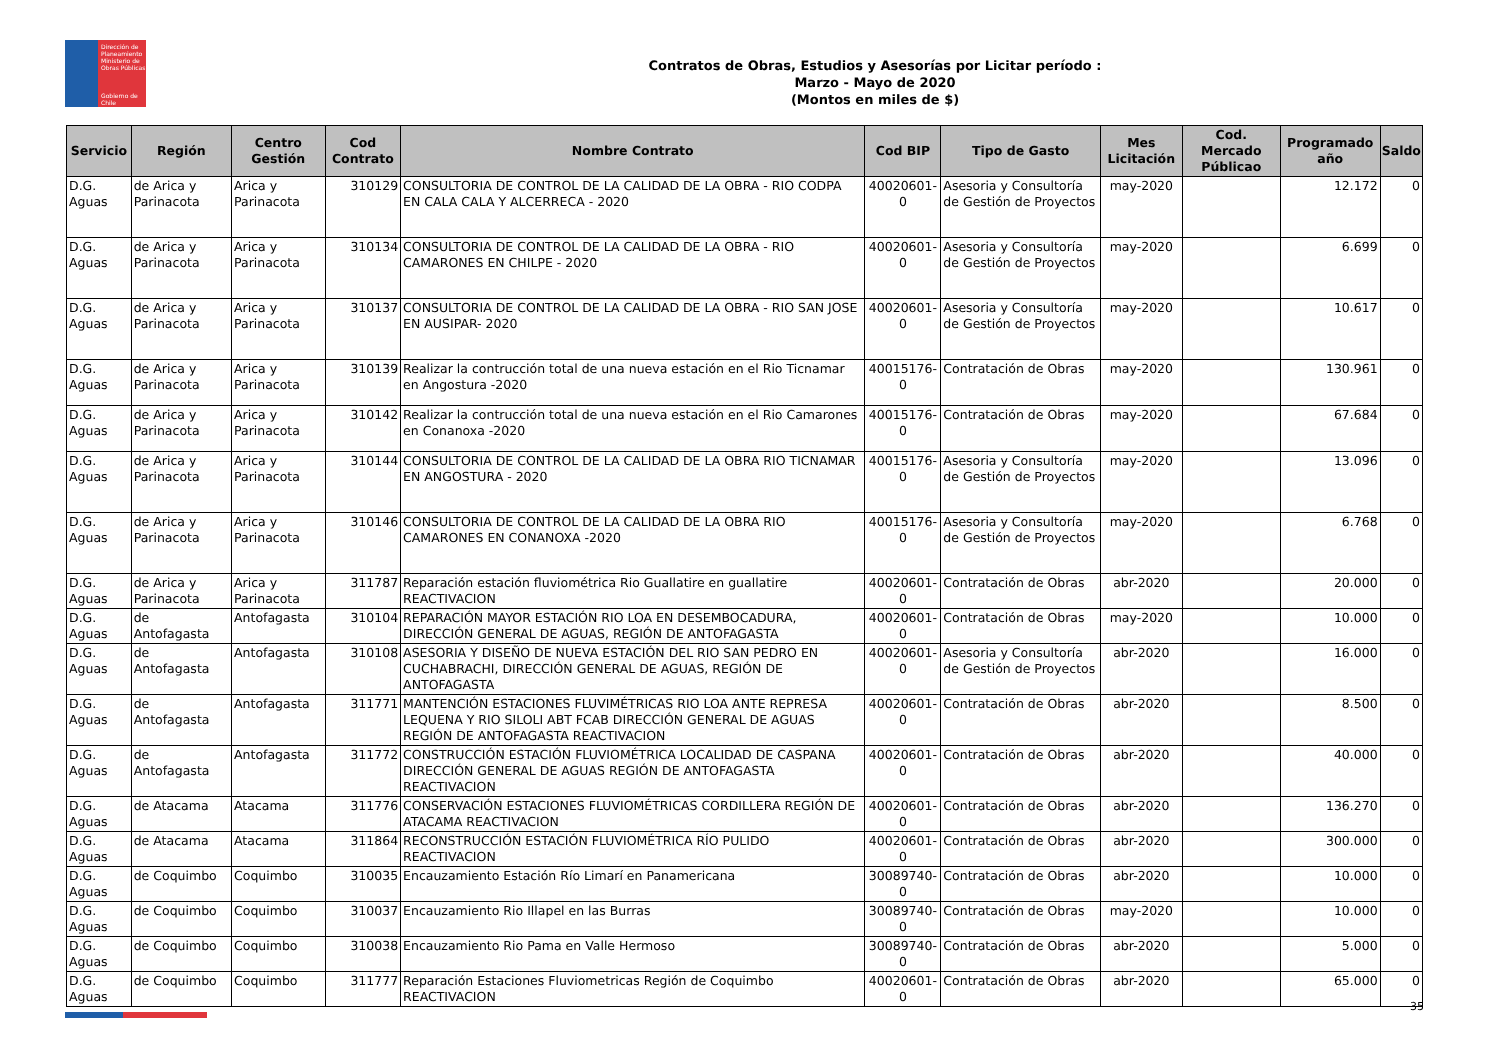Dirección de Planeamiento
Ministerio de Obras Públicas
Gobierno de Chile
Contratos de Obras, Estudios y Asesorías por Licitar período :
Marzo - Mayo de 2020
(Montos en miles de $)
| Servicio | Región | Centro Gestión | Cod Contrato | Nombre Contrato | Cod BIP | Tipo de Gasto | Mes Licitación | Cod. Mercado Públicao | Programado año | Saldo |
| --- | --- | --- | --- | --- | --- | --- | --- | --- | --- | --- |
| D.G. Aguas | de Arica y Parinacota | Arica y Parinacota | 310129 | CONSULTORIA DE CONTROL DE LA CALIDAD DE LA OBRA - RIO CODPA EN CALA CALA Y ALCERRECA - 2020 | 40020601-0 | Asesoria y Consultoría de Gestión de Proyectos | may-2020 | | 12.172 | 0 |
| D.G. Aguas | de Arica y Parinacota | Arica y Parinacota | 310134 | CONSULTORIA DE CONTROL DE LA CALIDAD DE LA OBRA - RIO CAMARONES EN CHILPE - 2020 | 40020601-0 | Asesoria y Consultoría de Gestión de Proyectos | may-2020 | | 6.699 | 0 |
| D.G. Aguas | de Arica y Parinacota | Arica y Parinacota | 310137 | CONSULTORIA DE CONTROL DE LA CALIDAD DE LA OBRA - RIO SAN JOSE EN AUSIPAR- 2020 | 40020601-0 | Asesoria y Consultoría de Gestión de Proyectos | may-2020 | | 10.617 | 0 |
| D.G. Aguas | de Arica y Parinacota | Arica y Parinacota | 310139 | Realizar la contrucción total de una nueva estación en el Rio Ticnamar en Angostura -2020 | 40015176-0 | Contratación de Obras | may-2020 | | 130.961 | 0 |
| D.G. Aguas | de Arica y Parinacota | Arica y Parinacota | 310142 | Realizar la contrucción total de una nueva estación en el Rio Camarones en Conanoxa -2020 | 40015176-0 | Contratación de Obras | may-2020 | | 67.684 | 0 |
| D.G. Aguas | de Arica y Parinacota | Arica y Parinacota | 310144 | CONSULTORIA DE CONTROL DE LA CALIDAD DE LA OBRA RIO TICNAMAR EN ANGOSTURA - 2020 | 40015176-0 | Asesoria y Consultoría de Gestión de Proyectos | may-2020 | | 13.096 | 0 |
| D.G. Aguas | de Arica y Parinacota | Arica y Parinacota | 310146 | CONSULTORIA DE CONTROL DE LA CALIDAD DE LA OBRA RIO CAMARONES EN CONANOXA -2020 | 40015176-0 | Asesoria y Consultoría de Gestión de Proyectos | may-2020 | | 6.768 | 0 |
| D.G. Aguas | de Arica y Parinacota | Arica y Parinacota | 311787 | Reparación estación fluviométrica Rio Guallatire en guallatire REACTIVACION | 40020601-0 | Contratación de Obras | abr-2020 | | 20.000 | 0 |
| D.G. Aguas | de Antofagasta | Antofagasta | 310104 | REPARACIÓN MAYOR ESTACIÓN RIO LOA EN DESEMBOCADURA, DIRECCIÓN GENERAL DE AGUAS, REGIÓN DE ANTOFAGASTA | 40020601-0 | Contratación de Obras | may-2020 | | 10.000 | 0 |
| D.G. Aguas | de Antofagasta | Antofagasta | 310108 | ASESORIA Y DISEÑO DE NUEVA ESTACIÓN DEL RIO SAN PEDRO EN CUCHABRACHI, DIRECCIÓN GENERAL DE AGUAS, REGIÓN DE ANTOFAGASTA | 40020601-0 | Asesoria y Consultoría de Gestión de Proyectos | abr-2020 | | 16.000 | 0 |
| D.G. Aguas | de Antofagasta | Antofagasta | 311771 | MANTENCIÓN ESTACIONES FLUVIMÉTRICAS RIO LOA ANTE REPRESA LEQUENA Y RIO SILOLI ABT FCAB DIRECCIÓN GENERAL DE AGUAS REGIÓN DE ANTOFAGASTA REACTIVACION | 40020601-0 | Contratación de Obras | abr-2020 | | 8.500 | 0 |
| D.G. Aguas | de Antofagasta | Antofagasta | 311772 | CONSTRUCCIÓN ESTACIÓN FLUVIOMÉTRICA LOCALIDAD DE CASPANA DIRECCIÓN GENERAL DE AGUAS REGIÓN DE ANTOFAGASTA REACTIVACION | 40020601-0 | Contratación de Obras | abr-2020 | | 40.000 | 0 |
| D.G. Aguas | de Atacama | Atacama | 311776 | CONSERVACIÓN ESTACIONES FLUVIOMÉTRICAS CORDILLERA REGIÓN DE ATACAMA REACTIVACION | 40020601-0 | Contratación de Obras | abr-2020 | | 136.270 | 0 |
| D.G. Aguas | de Atacama | Atacama | 311864 | RECONSTRUCCIÓN ESTACIÓN FLUVIOMÉTRICA RÍO PULIDO REACTIVACION | 40020601-0 | Contratación de Obras | abr-2020 | | 300.000 | 0 |
| D.G. Aguas | de Coquimbo | Coquimbo | 310035 | Encauzamiento Estación Río Limarí en Panamericana | 30089740-0 | Contratación de Obras | abr-2020 | | 10.000 | 0 |
| D.G. Aguas | de Coquimbo | Coquimbo | 310037 | Encauzamiento Rio Illapel en las Burras | 30089740-0 | Contratación de Obras | may-2020 | | 10.000 | 0 |
| D.G. Aguas | de Coquimbo | Coquimbo | 310038 | Encauzamiento Rio Pama en Valle Hermoso | 30089740-0 | Contratación de Obras | abr-2020 | | 5.000 | 0 |
| D.G. Aguas | de Coquimbo | Coquimbo | 311777 | Reparación Estaciones Fluviometricas Región de Coquimbo REACTIVACION | 40020601-0 | Contratación de Obras | abr-2020 | | 65.000 | 0 |
35